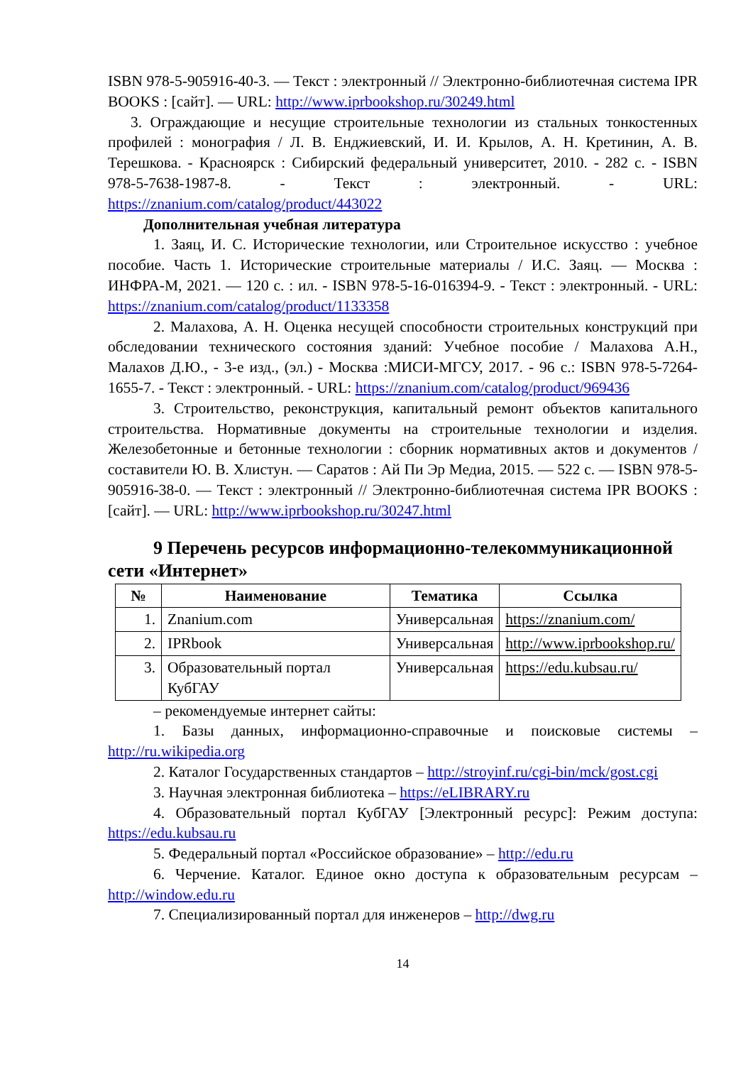ISBN 978-5-905916-40-3. — Текст : электронный // Электронно-библиотечная система IPR BOOKS : [сайт]. — URL: http://www.iprbookshop.ru/30249.html
3. Ограждающие и несущие строительные технологии из стальных тонкостенных профилей : монография / Л. В. Енджиевский, И. И. Крылов, А. Н. Кретинин, А. В. Терешкова. - Красноярск : Сибирский федеральный университет, 2010. - 282 с. - ISBN 978-5-7638-1987-8. - Текст : электронный. - URL: https://znanium.com/catalog/product/443022
Дополнительная учебная литература
1. Заяц, И. С. Исторические технологии, или Строительное искусство : учебное пособие. Часть 1. Исторические строительные материалы / И.С. Заяц. — Москва : ИНФРА-М, 2021. — 120 с. : ил. - ISBN 978-5-16-016394-9. - Текст : электронный. - URL: https://znanium.com/catalog/product/1133358
2. Малахова, А. Н. Оценка несущей способности строительных конструкций при обследовании технического состояния зданий: Учебное пособие / Малахова А.Н., Малахов Д.Ю., - 3-е изд., (эл.) - Москва :МИСИ-МГСУ, 2017. - 96 с.: ISBN 978-5-7264-1655-7. - Текст : электронный. - URL: https://znanium.com/catalog/product/969436
3. Строительство, реконструкция, капитальный ремонт объектов капитального строительства. Нормативные документы на строительные технологии и изделия. Железобетонные и бетонные технологии : сборник нормативных актов и документов / составители Ю. В. Хлистун. — Саратов : Ай Пи Эр Медиа, 2015. — 522 с. — ISBN 978-5-905916-38-0. — Текст : электронный // Электронно-библиотечная система IPR BOOKS : [сайт]. — URL: http://www.iprbookshop.ru/30247.html
9 Перечень ресурсов информационно-телекоммуникационной сети «Интернет»
| № | Наименование | Тематика | Ссылка |
| --- | --- | --- | --- |
| 1. | Znanium.com | Универсальная | https://znanium.com/ |
| 2. | IPRbook | Универсальная | http://www.iprbookshop.ru/ |
| 3. | Образовательный портал КубГАУ | Универсальная | https://edu.kubsau.ru/ |
– рекомендуемые интернет сайты:
1. Базы данных, информационно-справочные и поисковые системы – http://ru.wikipedia.org
2. Каталог Государственных стандартов – http://stroyinf.ru/cgi-bin/mck/gost.cgi
3. Научная электронная библиотека – https://eLIBRARY.ru
4. Образовательный портал КубГАУ [Электронный ресурс]: Режим доступа: https://edu.kubsau.ru
5. Федеральный портал «Российское образование» – http://edu.ru
6. Черчение. Каталог. Единое окно доступа к образовательным ресурсам – http://window.edu.ru
7. Специализированный портал для инженеров – http://dwg.ru
14